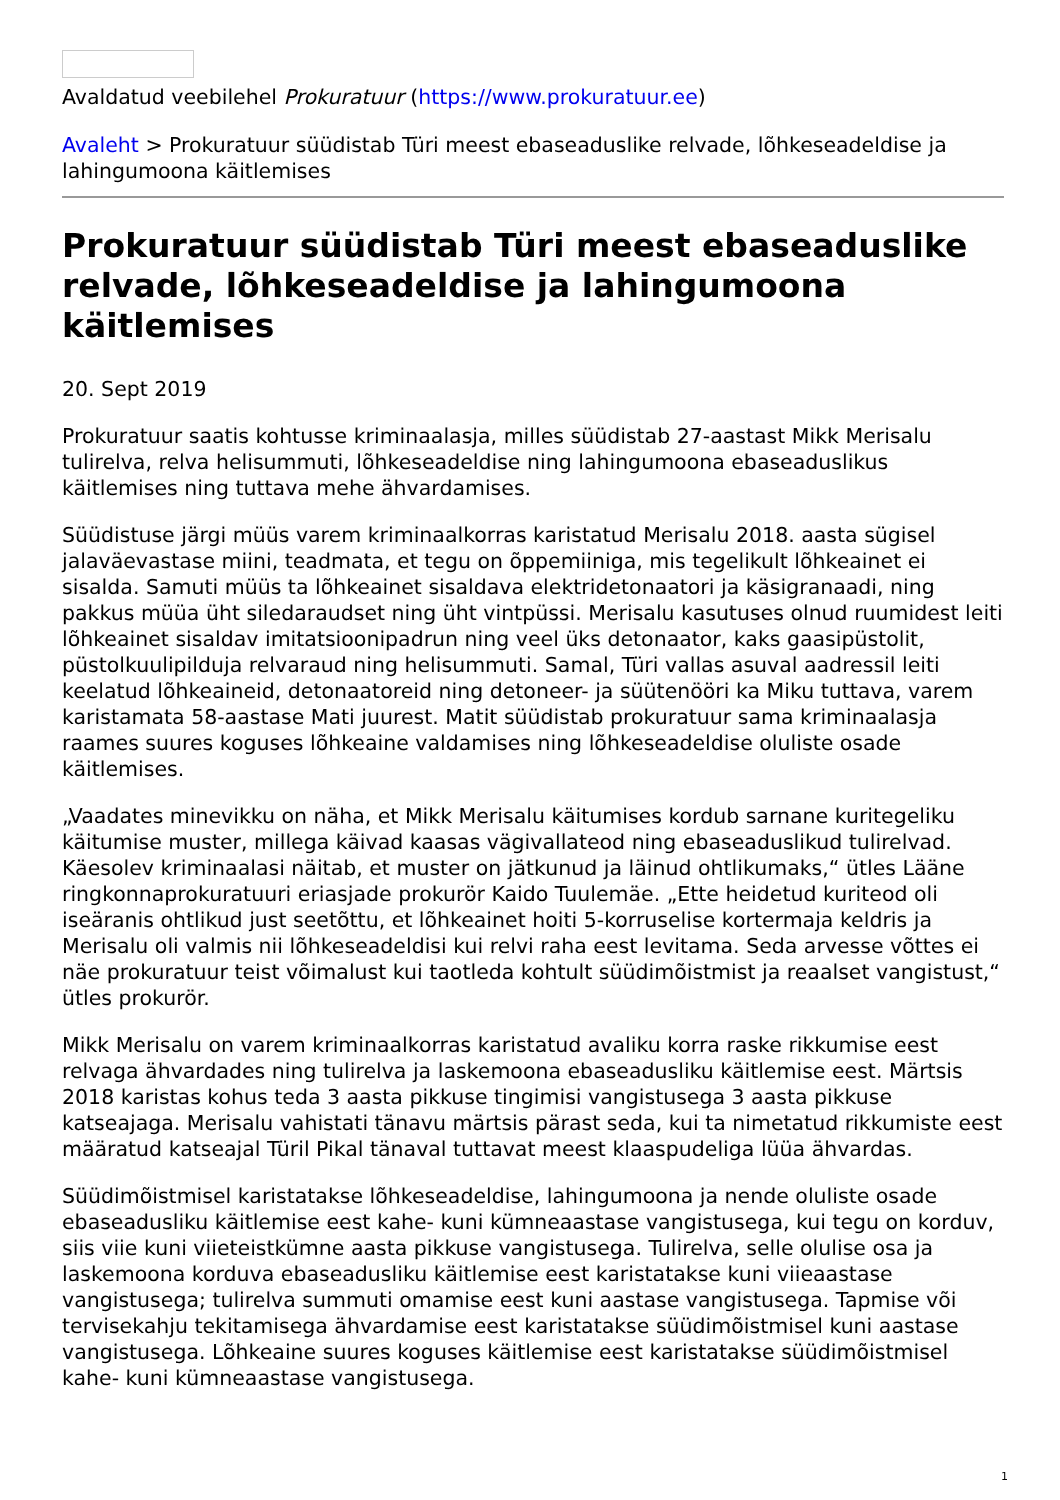Avaldatud veebilehel Prokuratuur (https://www.prokuratuur.ee)
Avaleht > Prokuratuur süüdistab Türi meest ebaseaduslike relvade, lõhkeseadeldise ja lahingumoona käitlemises
Prokuratuur süüdistab Türi meest ebaseaduslike relvade, lõhkeseadeldise ja lahingumoona käitlemises
20. Sept 2019
Prokuratuur saatis kohtusse kriminaalasja, milles süüdistab 27-aastast Mikk Merisalu tulirelva, relva helisummuti, lõhkeseadeldise ning lahingumoona ebaseaduslikus käitlemises ning tuttava mehe ähvardamises.
Süüdistuse järgi müüs varem kriminaalkorras karistatud Merisalu 2018. aasta sügisel jalaväevastase miini, teadmata, et tegu on õppemiiniga, mis tegelikult lõhkeainet ei sisalda. Samuti müüs ta lõhkeainet sisaldava elektridetonaatori ja käsigranaadi, ning pakkus müüa üht siledaraudset ning üht vintpüssi. Merisalu kasutuses olnud ruumidest leiti lõhkeainet sisaldav imitatsioonipadrun ning veel üks detonaator, kaks gaasipüstolit, püstolkuulipilduja relvaraud ning helisummuti. Samal, Türi vallas asuval aadressil leiti keelatud lõhkeaineid, detonaatoreid ning detoneer- ja süütenööri ka Miku tuttava, varem karistamata 58-aastase Mati juurest. Matit süüdistab prokuratuur sama kriminaalasja raames suures koguses lõhkeaine valdamises ning lõhkeseadeldise oluliste osade käitlemises.
„Vaadates minevikku on näha, et Mikk Merisalu käitumises kordub sarnane kuritegeliku käitumise muster, millega käivad kaasas vägivallateod ning ebaseaduslikud tulirelvad. Käesolev kriminaalasi näitab, et muster on jätkunud ja läinud ohtlikumaks,“ ütles Lääne ringkonnaprokuratuuri eriasjade prokurör Kaido Tuulemäe. „Ette heidetud kuriteod oli iseäranis ohtlikud just seetõttu, et lõhkeainet hoiti 5-korruselise kortermaja keldris ja Merisalu oli valmis nii lõhkeseadeldisi kui relvi raha eest levitama. Seda arvesse võttes ei näe prokuratuur teist võimalust kui taotleda kohtult süüdimõistmist ja reaalset vangistust,“ ütles prokurör.
Mikk Merisalu on varem kriminaalkorras karistatud avaliku korra raske rikkumise eest relvaga ähvardades ning tulirelva ja laskemoona ebaseadusliku käitlemise eest. Märtsis 2018 karistas kohus teda 3 aasta pikkuse tingimisi vangistusega 3 aasta pikkuse katseajaga. Merisalu vahistati tänavu märtsis pärast seda, kui ta nimetatud rikkumiste eest määratud katseajal Türil Pikal tänaval tuttavat meest klaaspudeliga lüüa ähvardas.
Süüdimõistmisel karistatakse lõhkeseadeldise, lahingumoona ja nende oluliste osade ebaseadusliku käitlemise eest kahe- kuni kümneaastase vangistusega, kui tegu on korduv, siis viie kuni viieteistkümne aasta pikkuse vangistusega. Tulirelva, selle olulise osa ja laskemoona korduva ebaseadusliku käitlemise eest karistatakse kuni viieaastase vangistusega; tulirelva summuti omamise eest kuni aastase vangistusega. Tapmise või tervisekahju tekitamisega ähvardamise eest karistatakse süüdimõistmisel kuni aastase vangistusega. Lõhkeaine suures koguses käitlemise eest karistatakse süüdimõistmisel kahe- kuni kümneaastase vangistusega.
1